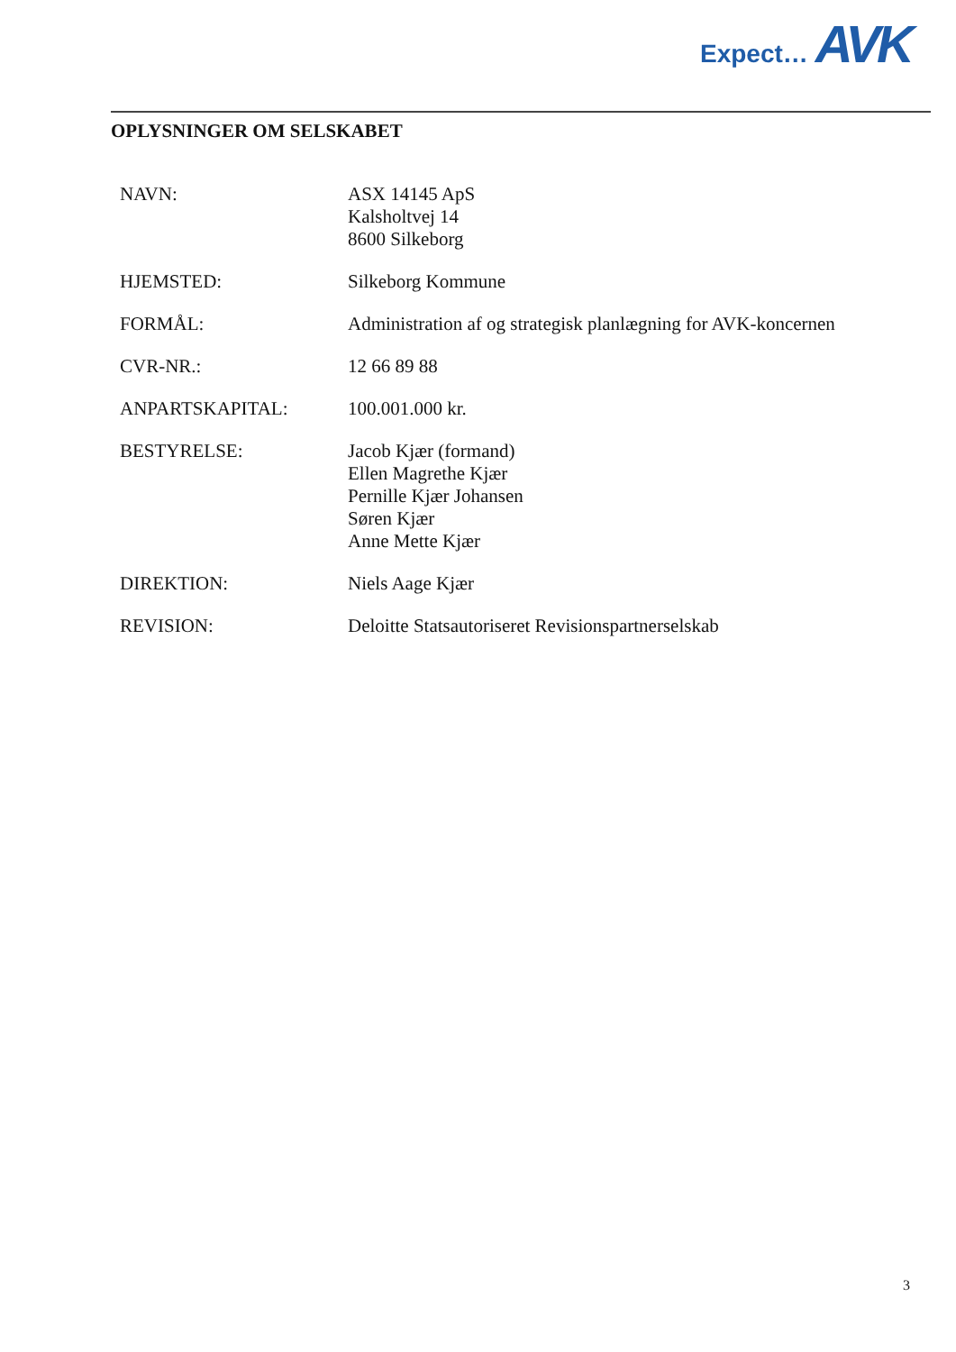Expect… AVK
OPLYSNINGER OM SELSKABET
NAVN: ASX 14145 ApS
Kalsholtvej 14
8600 Silkeborg
HJEMSTED: Silkeborg Kommune
FORMÅL: Administration af og strategisk planlægning for AVK-koncernen
CVR-NR.: 12 66 89 88
ANPARTSKAPITAL: 100.001.000 kr.
BESTYRELSE: Jacob Kjær (formand)
Ellen Magrethe Kjær
Pernille Kjær Johansen
Søren Kjær
Anne Mette Kjær
DIREKTION: Niels Aage Kjær
REVISION: Deloitte Statsautoriseret Revisionspartnerselskab
3